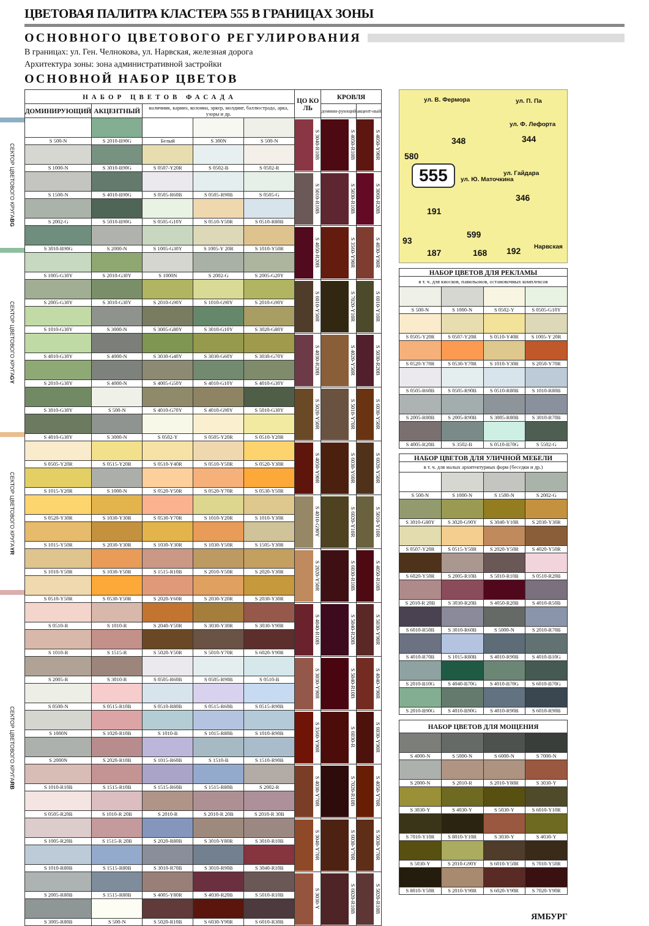ЦВЕТОВАЯ ПАЛИТРА КЛАСТЕРА 555 В ГРАНИЦАХ ЗОНЫ
ОСНОВНОГО ЦВЕТОВОГО РЕГУЛИРОВАНИЯ
В границах: ул. Ген. Челнокова, ул. Нарвская, железная дорога
Архитектура зоны: зона административной застройки
ОСНОВНОЙ НАБОР ЦВЕТОВ
СЕКТОР ЦВЕТОВОГО КРУГА BG
СЕКТОР ЦВЕТОВОГО КРУГА GY
СЕКТОР ЦВЕТОВОГО КРУГА YR
СЕКТОР ЦВЕТОВОГО КРУГА RB
| НАБОР ЦВЕТОВ ФАСАДА | | | | | ЦО КО ЛЬ | КРОВЛЯ | |
| --- | --- | --- | --- | --- | --- | --- | --- |
| ДОМИНИРУЮЩИЙ | АКЦЕНТНЫЙ | наличник, карниз, колонна, эркер, молдинг, баллюстрада, арка, узоры и др. | | | | домини-рующий | акцент-ный |
| S 500-N | S 2010-B90G | Белый | S 300N | S 500-N | S 3040-R10B | S 4050-R10B | S 4050-Y90R |
| S 1000-N | S 3010-B90G | S 0507-Y20R | S 0502-B | S 0502-R | | | |
| S 1500-N | S 4010-B90G | S 0505-R60B | S 0505-R90B | S 0505-G | S 5010-R10B | S 5030-R10B | S 3060-R20B |
| S 2002-G | S 5010-B90G | S 0505-G10Y | S 0510-Y50R | S 0510-R80B | | | |
| S 3010-B90G | S 2000-N | S 1005-G30Y | S 1005-Y 20R | S 1010-Y50R | S 4050-R20B | S 3560-Y90R | S 4030-Y90R |
| S 1005-G30Y | S 2010-G30Y | S 1000N | S 2002-G | S 2005-G20Y | | | |
| S 2005-G30Y | S 3010-G30Y | S 2010-G90Y | S 1010-G90Y | S 2010-G90Y | S 6010-Y50R | S 7020-Y10R | S 6010-Y10R |
| S 1010-G30Y | S 3000-N | S 3005-G80Y | S 3010-G10Y | S 3020-G80Y | | | |
| S 4010-G30Y | S 4000-N | S 3030-G40Y | S 3030-G60Y | S 3030-G70Y | S 4030-R20B | S 4020-Y50R | S 5030-R20B |
| S 2010-G30Y | S 4000-N | S 4005-G50Y | S 4010-G10Y | S 4010-G30Y | | | |
| S 3010-G30Y | S 500-N | S 4010-G70Y | S 4010-G90Y | S 5010-G30Y | S 5020-Y50R | S 5010-Y70R | S 6030-Y50R |
| S 4010-G30Y | S 3000-N | S 0502-Y | S 0505-Y20R | S 0510-Y20R | | | |
| S 0505-Y20R | S 0515-Y20R | S 0510-Y40R | S 0510-Y50R | S 0520-Y30R | S 4050-Y90R | S 6030-Y60R | S 6020-Y50R |
| S 1015-Y20R | S 1000-N | S 0520-Y50R | S 0520-Y70R | S 0530-Y50R | | | |
| S 0520-Y30R | S 1030-Y30R | S 0530-Y70R | S 1010-Y20R | S 1010-Y30R | S 4010-G90Y | S 6020-Y10R | S 5010-Y10R |
| S 1015-Y50R | S 2030-Y30R | S 1030-Y30R | S 1030-Y50R | S 1505-Y30R | | | |
| S 1010-Y50R | S 1030-Y50R | S 1515-R10B | S 2010-Y50R | S 2020-Y30R | S 2020-Y50R | S 6030-R10B | S 4050-R10B |
| S 0510-Y50R | S 0530-Y50R | S 2020-Y60R | S 2030-Y20R | S 2030-Y30R | | | |
| S 0510-R | S 1010-R | S 2040-Y50R | S 3030-Y30R | S 3030-Y90R | S 4040-R10B | S 5040-R20B | S 5030-Y90R |
| S 1010-R | S 1515-R | S 5020-Y50R | S 5010-Y70R | S 6020-Y90R | | | |
| S 2005-R | S 3010-R | S 0505-R60B | S 0505-R90B | S 0510-B | S 3030-Y90R | S 5040-R10B | S 4040-Y90R |
| S 0500-N | S 0515-R10B | S 0510-R80B | S 0515-R60B | S 0515-R90B | | | |
| S 1000N | S 1020-R10B | S 1010-B | S 1015-R80B | S 1010-R90B | S 3560-Y90R | S 6030-R | S 6030-Y90R |
| S 2000N | S 2020-R10B | S 1015-R60B | S 1510-B | S 1510-R90B | | | |
| S 1010-R10B | S 1515-R10B | S 1515-R60B | S 1515-R80B | S 2002-R | S 4030-Y70R | S 7020-R10B | S 4050-Y70R |
| S 0505-R20B | S 1010-R 20B | S 2010-R | S 2010-R 20B | S 2010-R 30B | | | |
| S 1005-R20B | S 1515-R 20B | S 2020-R80B | S 3010-Y80R | S 3010-R10B | S 3040-Y70R | S 6030-Y70R | S 5030-Y70R |
| S 1010-R80B | S 1515-R80B | S 3010-R70B | S 3010-R90B | S 3040-R10B | | | |
| S 2005-R80B | S 1515-R80B | S 4005-Y80R | S 4030-R20B | S 5010-R10B | S 3030-Y | S 6020-R10B | S 5020-R10B |
| S 3005-R80B | S 500-N | S 5020-R10B | S 6030-Y90R | S 6010-R30B | | | |
ул. В. Фермора ул. П. Па
ул. Ф. Лефорта
348 344
580
555 ул. Ю. Маточкина
ул. Гайдара
346
191
599
93
187 168 192 Нарвская
| НАБОР ЦВЕТОВ ДЛЯ РЕКЛАМЫ | | | |
| --- | --- | --- | --- |
| в т. ч. для киосков, павильонов, остановочных комплексов | | | |
| S 500-N | S 1000-N | S 0502-Y | S 0505-G10Y |
| S 0505-Y20R | S 0507-Y20R | S 0510-Y40R | S 1005-Y 20R |
| S 0520-Y70R | S 0530-Y70R | S 1010-Y30R | S 2050-Y70R |
| S 0505-R60B | S 0505-R90B | S 0510-R80B | S 1010-R80B |
| S 2005-R80B | S 2005-R90B | S 3005-R80B | S 3010-R70B |
| S 4005-R20B | S 3502-B | S 0510-B70G | S 5502-G |
| НАБОР ЦВЕТОВ ДЛЯ УЛИЧНОЙ МЕБЕЛИ | | | |
| --- | --- | --- | --- |
| в т. ч. для малых архитектурных форм (беседки и др.) | | | |
| S 500-N | S 1000-N | S 1500-N | S 2002-G |
| S 3010-G80Y | S 3020-G90Y | S 3040-Y10R | S 2030-Y30R |
| S 0507-Y20R | S 0515-Y50R | S 2020-Y50R | S 4020-Y50R |
| S 6020-Y50R | S 2005-R10B | S 5010-R10B | S 0510-R20B |
| S 2010-R 20B | S 3030-R20B | S 4050-R20B | S 4010-R50B |
| S 6010-R50B | S 3010-R60B | S 5000-N | S 2010-R70B |
| S 4010-R70B | S 1015-R80B | S 4010-R90B | S 4010-B10G |
| S 2010-B10G | S 4040-B70G | S 4010-B70G | S 6010-B70G |
| S 2010-B90G | S 4010-B90G | S 4010-R90B | S 6010-R90B |
| НАБОР ЦВЕТОВ ДЛЯ МОЩЕНИЯ | | | |
| --- | --- | --- | --- |
| S 4000-N | S 5000-N | S 6000-N | S 7000-N |
| S 2000-N | S 2010-R | S 2010-Y80R | S 3030-Y |
| S 3030-Y | S 4030-Y | S 5030-Y | S 6010-Y10R |
| S 7010-Y10R | S 8010-Y10R | S 3030-Y | S 4030-Y |
| S 5030-Y | S 2010-G90Y | S 6010-Y50R | S 7010-Y50R |
| S 8010-Y50R | S 2010-Y90R | S 6020-Y90R | S 7020-Y90R |
ЯМБУРГ